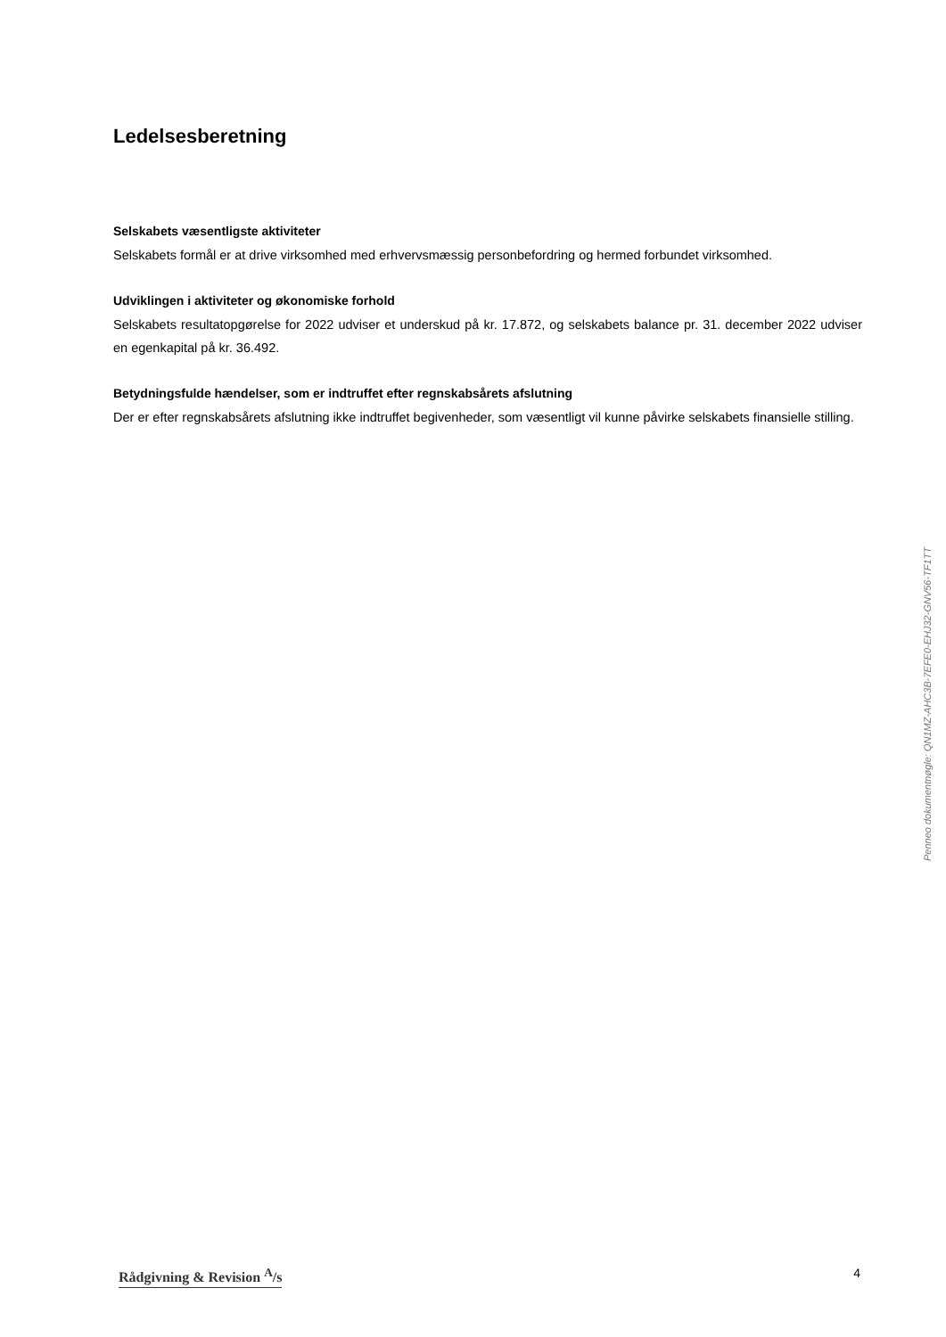Ledelsesberetning
Selskabets væsentligste aktiviteter
Selskabets formål er at drive virksomhed med erhvervsmæssig personbefordring og hermed forbundet virksomhed.
Udviklingen i aktiviteter og økonomiske forhold
Selskabets resultatopgørelse for 2022 udviser et underskud på kr. 17.872, og selskabets balance pr. 31. december 2022 udviser en egenkapital på kr. 36.492.
Betydningsfulde hændelser, som er indtruffet efter regnskabsårets afslutning
Der er efter regnskabsårets afslutning ikke indtruffet begivenheder, som væsentligt vil kunne påvirke selskabets finansielle stilling.
Penneo dokumentnøgle: QN1MZ-AHC3B-7EFE0-EHJ32-GNV56-TF1TT
Rådgivning & Revision <sup>A</sup>/s 4